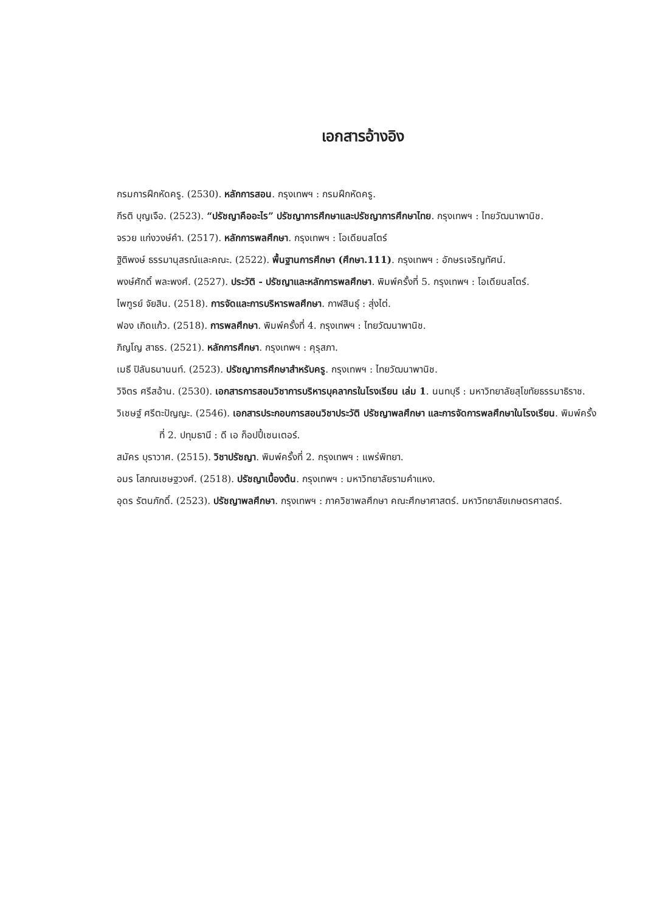เอกสารอ้างอิง
กรมการฝึกหัดครู. (2530). หลักการสอน. กรุงเทพฯ : กรมฝึกหัดครู.
กีรติ บุญเจือ. (2523). “ปรัชญาคืออะไร” ปรัชญาการศึกษาและปรัชญาการศึกษาไทย. กรุงเทพฯ : ไทยวัฒนาพานิช.
จรวย แก่งวงษ์คำ. (2517). หลักการพลศึกษา. กรุงเทพฯ : โอเดียนสโตร์
ฐิติพงษ์ ธรรมานุสรณ์และคณะ. (2522). พื้นฐานการศึกษา (ศึกษา.111). กรุงเทพฯ : อักษรเจริญทัศน์.
พงษ์ศักดิ์ พละพงศ์. (2527). ประวัติ - ปรัชญาและหลักการพลศึกษา. พิมพ์ครั้งที่ 5. กรุงเทพฯ : โอเดียนสโตร์.
ไพฑูรย์ จัยสิน. (2518). การจัดและการบริหารพลศึกษา. กาฬสินธุ์ : สุ่งไต่.
ฟอง เกิดแก้ว. (2518). การพลศึกษา. พิมพ์ครั้งที่ 4. กรุงเทพฯ : ไทยวัฒนาพานิช.
ภิญโญ สาธร. (2521). หลักการศึกษา. กรุงเทพฯ : คุรุสภา.
เมธี ปิลันธนานนท์. (2523). ปรัชญาการศึกษาสำหรับครู. กรุงเทพฯ : ไทยวัฒนาพานิช.
วิจิตร ศรีสอ้าน. (2530). เอกสารการสอนวิชาการบริหารบุคลากรในโรงเรียน เล่ม 1. นนทบุรี : มหาวิทยาลัยสุโขทัยธรรมาธิราช.
วิเชษฐ์ ศรีตะปัญญะ. (2546). เอกสารประกอบการสอนวิชาประวัติ ปรัชญาพลศึกษา และการจัดการพลศึกษาในโรงเรียน. พิมพ์ครั้งที่ 2. ปทุมธานี : ดี เอ ก็อปปี้เซนเตอร์.
สมัคร บุราวาศ. (2515). วิชาปรัชญา. พิมพ์ครั้งที่ 2. กรุงเทพฯ : แพร่พิทยา.
อมร โสภณเชษฐวงศ์. (2518). ปรัชญาเบื้องต้น. กรุงเทพฯ : มหาวิทยาลัยรามคำแหง.
อุดร รัตนภักดิ์. (2523). ปรัชญาพลศึกษา. กรุงเทพฯ : ภาควิชาพลศึกษา คณะศึกษาศาสตร์. มหาวิทยาลัยเกษตรศาสตร์.